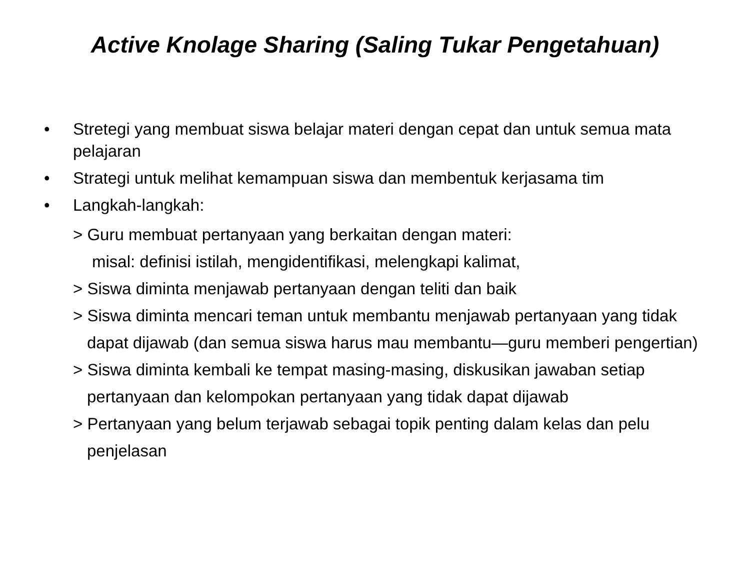Active Knolage Sharing (Saling Tukar Pengetahuan)
• Stretegi yang membuat siswa belajar materi dengan cepat dan untuk semua mata pelajaran
• Strategi untuk melihat kemampuan siswa dan membentuk kerjasama tim
• Langkah-langkah:
> Guru membuat pertanyaan yang berkaitan dengan materi:
misal: definisi istilah, mengidentifikasi, melengkapi kalimat,
> Siswa diminta menjawab pertanyaan dengan teliti dan baik
> Siswa diminta mencari teman untuk membantu menjawab pertanyaan yang tidak dapat dijawab (dan semua siswa harus mau membantu—guru memberi pengertian)
> Siswa diminta kembali ke tempat masing-masing, diskusikan jawaban setiap pertanyaan dan kelompokan pertanyaan yang tidak dapat dijawab
> Pertanyaan yang belum terjawab sebagai topik penting dalam kelas dan pelu penjelasan